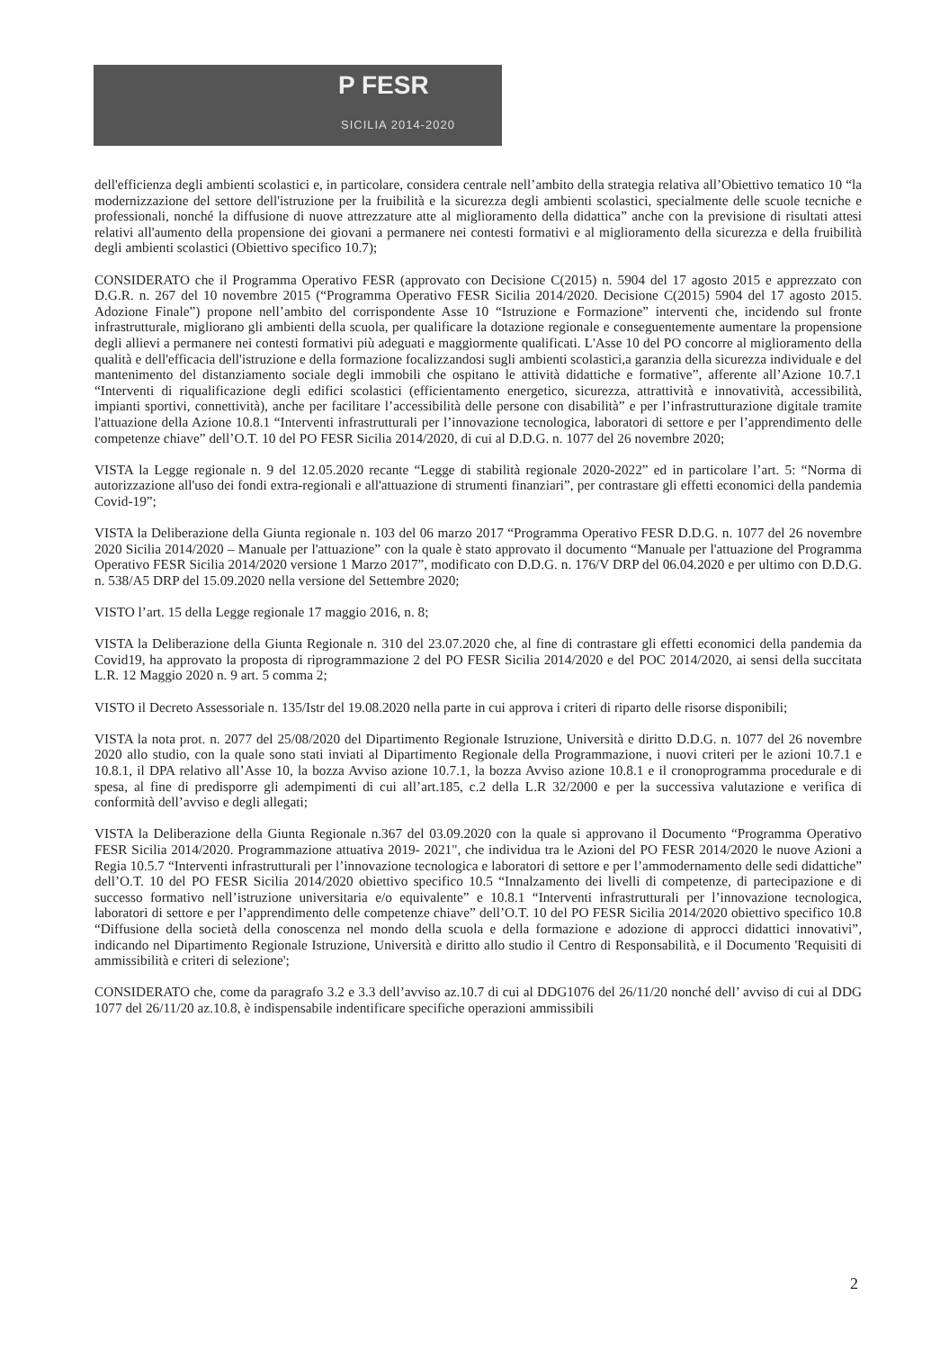P FESR
SICILIA 2014-2020
dell'efficienza degli ambienti scolastici e, in particolare, considera centrale nell’ambito della strategia relativa all’Obiettivo tematico 10 “la modernizzazione del settore dell'istruzione per la fruibilità e la sicurezza degli ambienti scolastici, specialmente delle scuole tecniche e professionali, nonché la diffusione di nuove attrezzature atte al miglioramento della didattica” anche con la previsione di risultati attesi relativi all'aumento della propensione dei giovani a permanere nei contesti formativi e al miglioramento della sicurezza e della fruibilità degli ambienti scolastici (Obiettivo specifico 10.7);
CONSIDERATO che il Programma Operativo FESR (approvato con Decisione C(2015) n. 5904 del 17 agosto 2015 e apprezzato con D.G.R. n. 267 del 10 novembre 2015 (“Programma Operativo FESR Sicilia 2014/2020. Decisione C(2015) 5904 del 17 agosto 2015. Adozione Finale”) propone nell’ambito del corrispondente Asse 10 “Istruzione e Formazione” interventi che, incidendo sul fronte infrastrutturale, migliorano gli ambienti della scuola, per qualificare la dotazione regionale e conseguentemente aumentare la propensione degli allievi a permanere nei contesti formativi più adeguati e maggiormente qualificati. L'Asse 10 del PO concorre al miglioramento della qualità e dell'efficacia dell'istruzione e della formazione focalizzandosi sugli ambienti scolastici,a garanzia della sicurezza individuale e del mantenimento del distanziamento sociale degli immobili che ospitano le attività didattiche e formative”, afferente all’Azione 10.7.1 “Interventi di riqualificazione degli edifici scolastici (efficientamento energetico, sicurezza, attrattività e innovatività, accessibilità, impianti sportivi, connettività), anche per facilitare l’accessibilità delle persone con disabilità” e per l’infrastrutturazione digitale tramite l'attuazione della Azione 10.8.1 “Interventi infrastrutturali per l’innovazione tecnologica, laboratori di settore e per l’apprendimento delle competenze chiave” dell’O.T. 10 del PO FESR Sicilia 2014/2020, di cui al D.D.G. n. 1077 del 26 novembre 2020;
VISTA la Legge regionale n. 9 del 12.05.2020 recante “Legge di stabilità regionale 2020-2022” ed in particolare l’art. 5: “Norma di autorizzazione all'uso dei fondi extra-regionali e all'attuazione di strumenti finanziari”, per contrastare gli effetti economici della pandemia Covid-19”;
VISTA la Deliberazione della Giunta regionale n. 103 del 06 marzo 2017 “Programma Operativo FESR D.D.G. n. 1077 del 26 novembre 2020 Sicilia 2014/2020 – Manuale per l'attuazione” con la quale è stato approvato il documento “Manuale per l'attuazione del Programma Operativo FESR Sicilia 2014/2020 versione 1 Marzo 2017”, modificato con D.D.G. n. 176/V DRP del 06.04.2020 e per ultimo con D.D.G. n. 538/A5 DRP del 15.09.2020 nella versione del Settembre 2020;
VISTO l’art. 15 della Legge regionale 17 maggio 2016, n. 8;
VISTA la Deliberazione della Giunta Regionale n. 310 del 23.07.2020 che, al fine di contrastare gli effetti economici della pandemia da Covid19, ha approvato la proposta di riprogrammazione 2 del PO FESR Sicilia 2014/2020 e del POC 2014/2020, ai sensi della succitata L.R. 12 Maggio 2020 n. 9 art. 5 comma 2;
VISTO il Decreto Assessoriale n. 135/Istr del 19.08.2020 nella parte in cui approva i criteri di riparto delle risorse disponibili;
VISTA la nota prot. n. 2077 del 25/08/2020 del Dipartimento Regionale Istruzione, Università e diritto D.D.G. n. 1077 del 26 novembre 2020 allo studio, con la quale sono stati inviati al Dipartimento Regionale della Programmazione, i nuovi criteri per le azioni 10.7.1 e 10.8.1, il DPA relativo all’Asse 10, la bozza Avviso azione 10.7.1, la bozza Avviso azione 10.8.1 e il cronoprogramma procedurale e di spesa, al fine di predisporre gli adempimenti di cui all’art.185, c.2 della L.R 32/2000 e per la successiva valutazione e verifica di conformità dell’avviso e degli allegati;
VISTA la Deliberazione della Giunta Regionale n.367 del 03.09.2020 con la quale si approvano il Documento “Programma Operativo FESR Sicilia 2014/2020. Programmazione attuativa 2019- 2021", che individua tra le Azioni del PO FESR 2014/2020 le nuove Azioni a Regia 10.5.7 “Interventi infrastrutturali per l’innovazione tecnologica e laboratori di settore e per l’ammodernamento delle sedi didattiche” dell’O.T. 10 del PO FESR Sicilia 2014/2020 obiettivo specifico 10.5 “Innalzamento dei livelli di competenze, di partecipazione e di successo formativo nell’istruzione universitaria e/o equivalente” e 10.8.1 “Interventi infrastrutturali per l’innovazione tecnologica, laboratori di settore e per l’apprendimento delle competenze chiave” dell’O.T. 10 del PO FESR Sicilia 2014/2020 obiettivo specifico 10.8 “Diffusione della società della conoscenza nel mondo della scuola e della formazione e adozione di approcci didattici innovativi”, indicando nel Dipartimento Regionale Istruzione, Università e diritto allo studio il Centro di Responsabilità, e il Documento 'Requisiti di ammissibilità e criteri di selezione';
CONSIDERATO che, come da paragrafo 3.2 e 3.3 dell’avviso az.10.7 di cui al DDG1076 del 26/11/20 nonché dell’ avviso di cui al DDG 1077 del 26/11/20 az.10.8, è indispensabile indentificare specifiche operazioni ammissibili
2